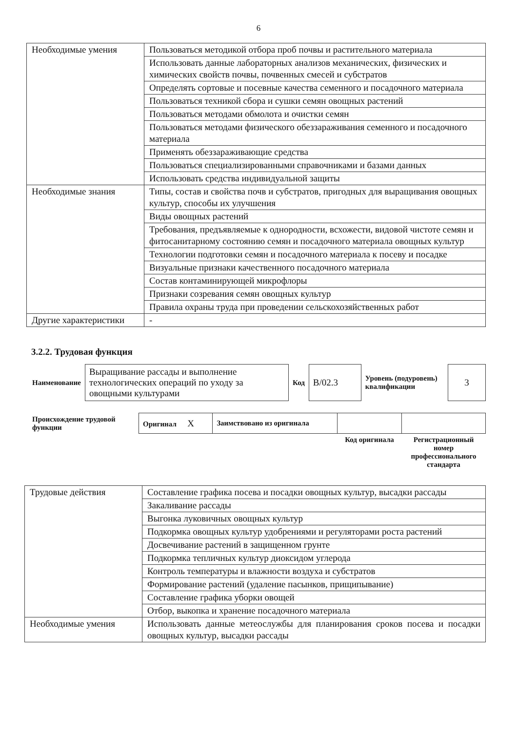6
| Необходимые умения | Пользоваться методикой отбора проб почвы и растительного материала |
| | Использовать данные лабораторных анализов механических, физических и химических свойств почвы, почвенных смесей и субстратов |
| | Определять сортовые и посевные качества семенного и посадочного материала |
| | Пользоваться техникой сбора и сушки семян овощных растений |
| | Пользоваться методами обмолота и очистки семян |
| | Пользоваться методами физического обеззараживания семенного и посадочного материала |
| | Применять обеззараживающие средства |
| | Пользоваться специализированными справочниками и базами данных |
| | Использовать средства индивидуальной защиты |
| Необходимые знания | Типы, состав и свойства почв и субстратов, пригодных для выращивания овощных культур, способы их улучшения |
| | Виды овощных растений |
| | Требования, предъявляемые к однородности, всхожести, видовой чистоте семян и фитосанитарному состоянию семян и посадочного материала овощных культур |
| | Технологии подготовки семян и посадочного материала к посеву и посадке |
| | Визуальные признаки качественного посадочного материала |
| | Состав контаминирующей микрофлоры |
| | Признаки созревания семян овощных культур |
| | Правила охраны труда при проведении сельскохозяйственных работ |
| Другие характеристики | - |
3.2.2. Трудовая функция
| Наименование | Выращивание рассады и выполнение технологических операций по уходу за овощными культурами | Код | B/02.3 | Уровень (подуровень) квалификации | 3 |
| Происхождение трудовой функции | Оригинал X | Заимствовано из оригинала | | |
| | | | Код оригинала | Регистрационный номер профессионального стандарта |
| Трудовые действия | Составление графика посева и посадки овощных культур, высадки рассады |
| | Закаливание рассады |
| | Выгонка луковичных овощных культур |
| | Подкормка овощных культур удобрениями и регуляторами роста растений |
| | Досвечивание растений в защищенном грунте |
| | Подкормка тепличных культур диоксидом углерода |
| | Контроль температуры и влажности воздуха и субстратов |
| | Формирование растений (удаление пасынков, прищипывание) |
| | Составление графика уборки овощей |
| | Отбор, выкопка и хранение посадочного материала |
| Необходимые умения | Использовать данные метеослужбы для планирования сроков посева и посадки овощных культур, высадки рассады |